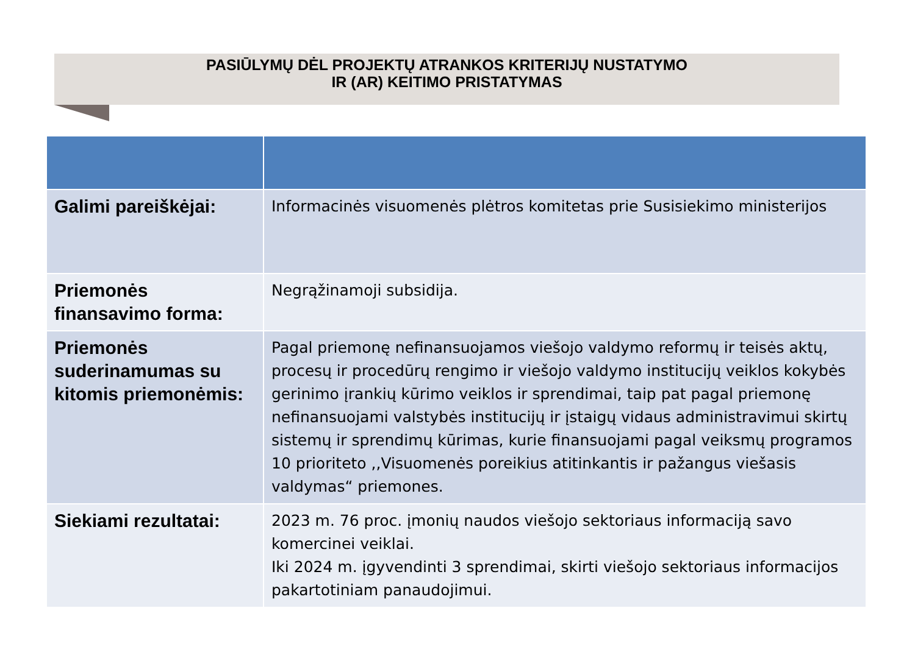PASIŪLYMŲ DĖL PROJEKTŲ ATRANKOS KRITERIJŲ NUSTATYMO
IR (AR) KEITIMO PRISTATYMAS
| Galimi pareiškėjai: | Informacinės visuomenės plėtros komitetas prie Susisiekimo ministerijos |
| Priemonės finansavimo forma: | Negrąžinamoji subsidija. |
| Priemonės suderinamumas su kitomis priemonėmis: | Pagal priemonę nefinansuojamos viešojo valdymo reformų ir teisės aktų, procesų ir procedūrų rengimo ir viešojo valdymo institucijų veiklos kokybės gerinimo įrankių kūrimo veiklos ir sprendimai, taip pat pagal priemonę nefinansuojami valstybės institucijų ir įstaigų vidaus administravimui skirtų sistemų ir sprendimų kūrimas, kurie finansuojami pagal veiksmų programos 10 prioriteto ,,Visuomenės poreikius atitinkantis ir pažangus viešasis valdymas“ priemones. |
| Siekiami rezultatai: | 2023 m. 76 proc. įmonių naudos viešojo sektoriaus informaciją savo komercinei veiklai. Iki 2024 m. įgyvendinti 3 sprendimai, skirti viešojo sektoriaus informacijos pakartotiniam panaudojimui. |